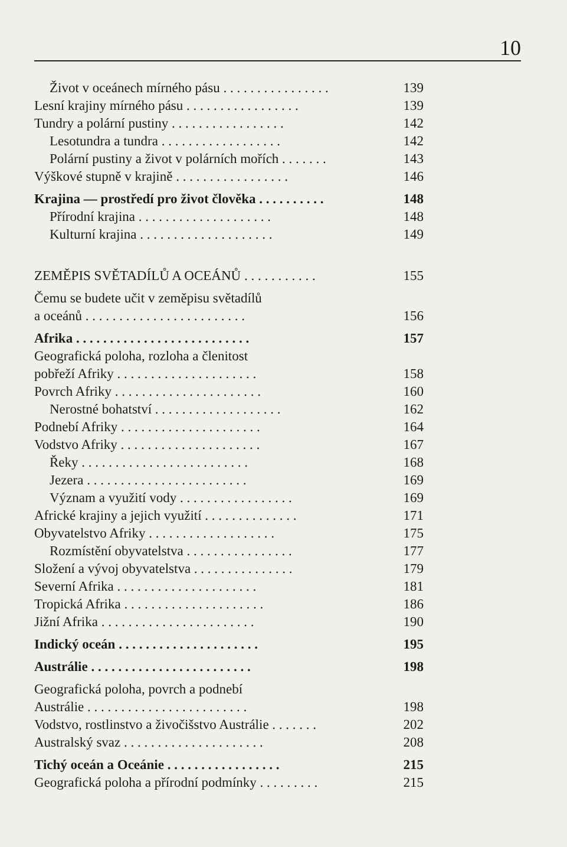10
Život v oceánech mírného pásu . . . . . . . . . . . . . . . . 139
Lesní krajiny mírného pásu . . . . . . . . . . . . . . . . . 139
Tundry a polární pustiny . . . . . . . . . . . . . . . . . 142
Lesotundra a tundra . . . . . . . . . . . . . . . . . . 142
Polární pustiny a život v polárních mořích . . . . . . . 143
Výškové stupně v krajině . . . . . . . . . . . . . . . . . 146
Krajina — prostředí pro život člověka . . . . . . . . . . 148
Přírodní krajina . . . . . . . . . . . . . . . . . . . . 148
Kulturní krajina . . . . . . . . . . . . . . . . . . . . 149
ZEMĚPIS SVĚTADÍLŮ A OCEÁNŮ . . . . . . . . . . . 155
Čemu se budete učit v zeměpisu světadílů
a oceánů . . . . . . . . . . . . . . . . . . . . . . . . 156
Afrika . . . . . . . . . . . . . . . . . . . . . . . . . . 157
Geografická poloha, rozloha a členitost
pobřeží Afriky . . . . . . . . . . . . . . . . . . . . . 158
Povrch Afriky . . . . . . . . . . . . . . . . . . . . . . 160
Nerostné bohatství . . . . . . . . . . . . . . . . . . . 162
Podnebí Afriky . . . . . . . . . . . . . . . . . . . . . 164
Vodstvo Afriky . . . . . . . . . . . . . . . . . . . . . 167
Řeky . . . . . . . . . . . . . . . . . . . . . . . . . 168
Jezera . . . . . . . . . . . . . . . . . . . . . . . . 169
Význam a využití vody . . . . . . . . . . . . . . . . . 169
Africké krajiny a jejich využití . . . . . . . . . . . . . . 171
Obyvatelstvo Afriky . . . . . . . . . . . . . . . . . . . 175
Rozmístění obyvatelstva . . . . . . . . . . . . . . . . 177
Složení a vývoj obyvatelstva . . . . . . . . . . . . . . . 179
Severní Afrika . . . . . . . . . . . . . . . . . . . . . 181
Tropická Afrika . . . . . . . . . . . . . . . . . . . . . 186
Jižní Afrika . . . . . . . . . . . . . . . . . . . . . . . 190
Indický oceán . . . . . . . . . . . . . . . . . . . . . 195
Austrálie . . . . . . . . . . . . . . . . . . . . . . . . 198
Geografická poloha, povrch a podnebí
Austrálie . . . . . . . . . . . . . . . . . . . . . . . . 198
Vodstvo, rostlinstvo a živočišstvo Austrálie . . . . . . . 202
Australský svaz . . . . . . . . . . . . . . . . . . . . . 208
Tichý oceán a Oceánie . . . . . . . . . . . . . . . . . 215
Geografická poloha a přírodní podmínky . . . . . . . . . 215